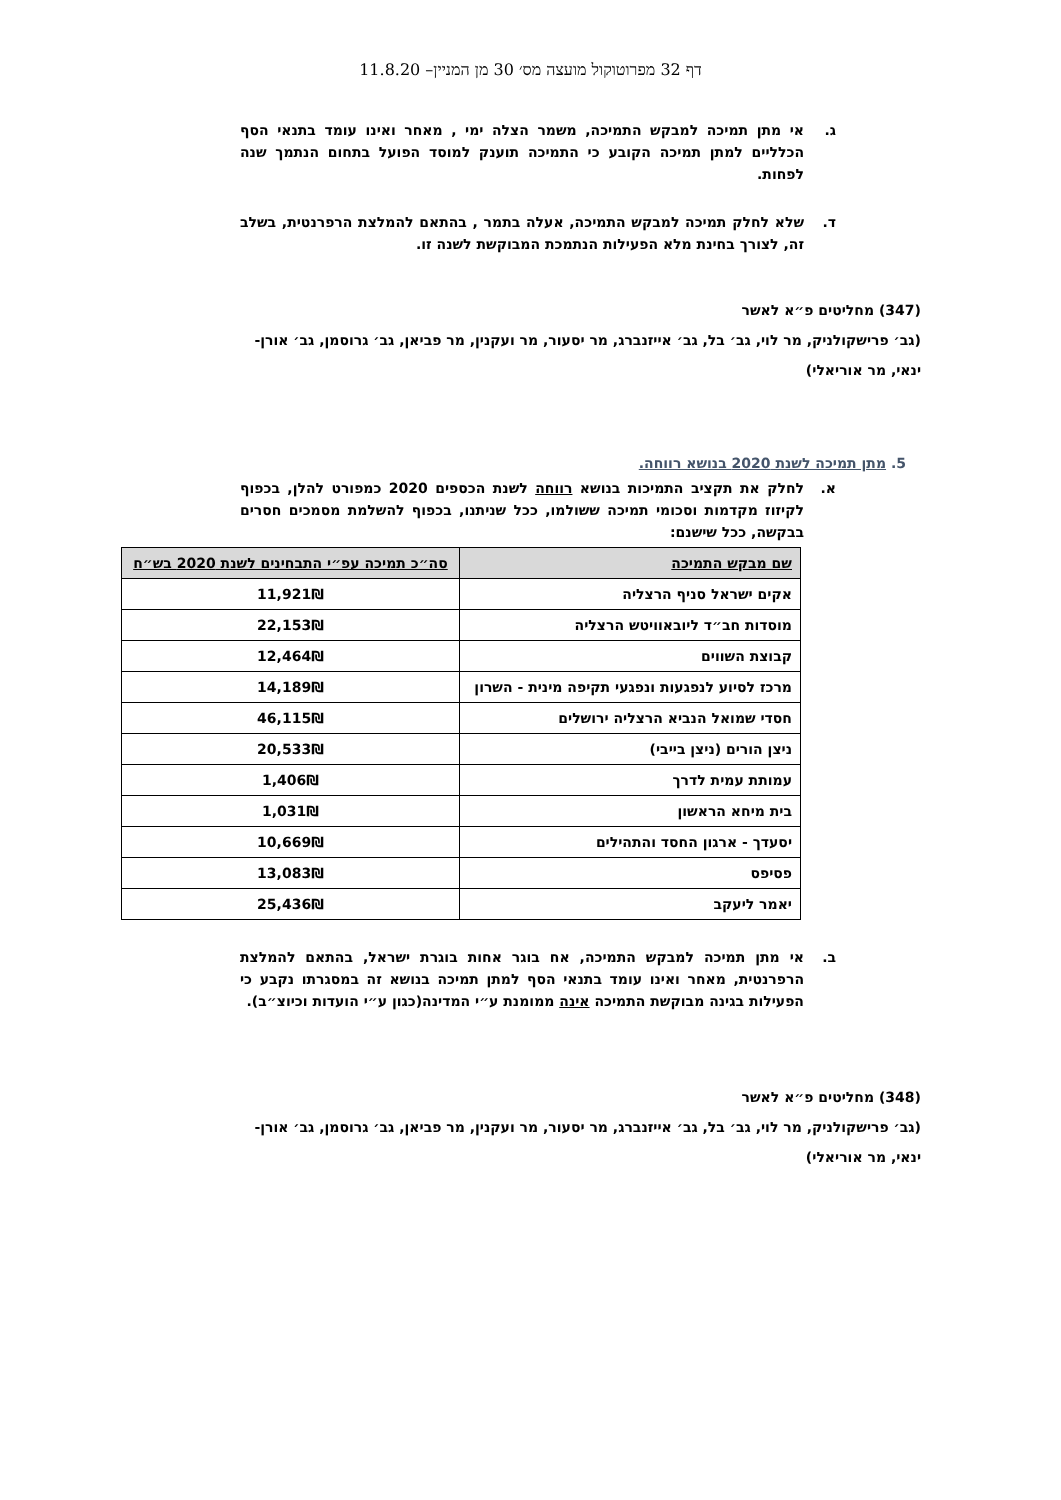דף 32 מפרוטוקול מועצה מס׳ 30 מן המניין– 11.8.20
ג. אי מתן תמיכה למבקש התמיכה, משמר הצלה ימי , מאחר ואינו עומד בתנאי הסף הכלליים למתן תמיכה הקובע כי התמיכה תוענק למוסד הפועל בתחום הנתמך שנה לפחות.
ד. שלא לחלק תמיכה למבקש התמיכה, אעלה בתמר , בהתאם להמלצת הרפרנטית, בשלב זה, לצורך בחינת מלא הפעילות הנתמכת המבוקשת לשנה זו.
(347) מחליטים פ״א לאשר
(גב׳ פרישקולניק, מר לוי, גב׳ בל, גב׳ אייזנברג, מר יסעור, מר ועקנין, מר פביאן, גב׳ גרוסמן, גב׳ אורן-ינאי, מר אוריאלי)
5. מתן תמיכה לשנת 2020 בנושא רווחה.
א. לחלק את תקציב התמיכות בנושא רווחה לשנת הכספים 2020 כמפורט להלן, בכפוף לקיזוז מקדמות וסכומי תמיכה ששולמו, ככל שניתנו, בכפוף להשלמת מסמכים חסרים בבקשה, ככל שישנם:
| שם מבקש התמיכה | סה״כ תמיכה עפ״י התבחינים לשנת 2020 בש״ח |
| --- | --- |
| אקים ישראל סניף הרצליה | 11,921₪ |
| מוסדות חב״ד ליובאוויטש הרצליה | 22,153₪ |
| קבוצת השווים | 12,464₪ |
| מרכז לסיוע לנפגעות ונפגעי תקיפה מינית - השרון | 14,189₪ |
| חסדי שמואל הנביא הרצליה ירושלים | 46,115₪ |
| ניצן הורים (ניצן בייבי) | 20,533₪ |
| עמותת עמית לדרך | 1,406₪ |
| בית מיחא הראשון | 1,031₪ |
| יסעדך - ארגון החסד והתהילים | 10,669₪ |
| פסיפס | 13,083₪ |
| יאמר ליעקב | 25,436₪ |
ב. אי מתן תמיכה למבקש התמיכה, אח בוגר אחות בוגרת ישראל, בהתאם להמלצת הרפרנטית, מאחר ואינו עומד בתנאי הסף למתן תמיכה בנושא זה במסגרתו נקבע כי הפעילות בגינה מבוקשת התמיכה אינה ממומנת ע״י המדינה(כגון ע״י הועדות וכיוצ״ב).
(348) מחליטים פ״א לאשר
(גב׳ פרישקולניק, מר לוי, גב׳ בל, גב׳ אייזנברג, מר יסעור, מר ועקנין, מר פביאן, גב׳ גרוסמן, גב׳ אורן-ינאי, מר אוריאלי)